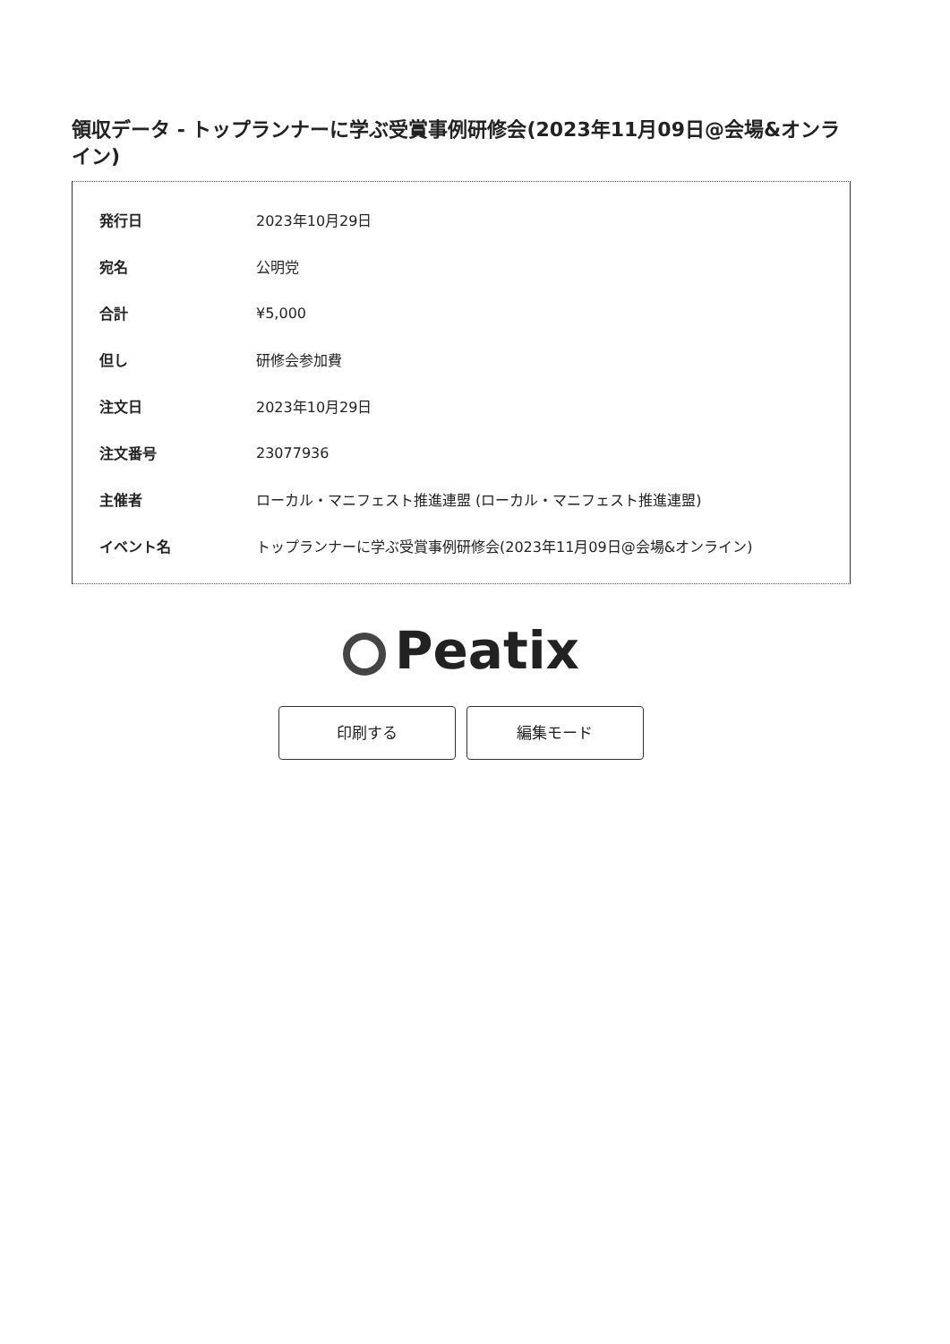領収データ - トップランナーに学ぶ受賞事例研修会(2023年11月09日@会場&オンライン)
| 発行日 | 2023年10月29日 |
| 宛名 | 公明党 |
| 合計 | ¥5,000 |
| 但し | 研修会参加費 |
| 注文日 | 2023年10月29日 |
| 注文番号 | 23077936 |
| 主催者 | ローカル・マニフェスト推進連盟 (ローカル・マニフェスト推進連盟) |
| イベント名 | トップランナーに学ぶ受賞事例研修会(2023年11月09日@会場&オンライン) |
Peatix
印刷する 編集モード